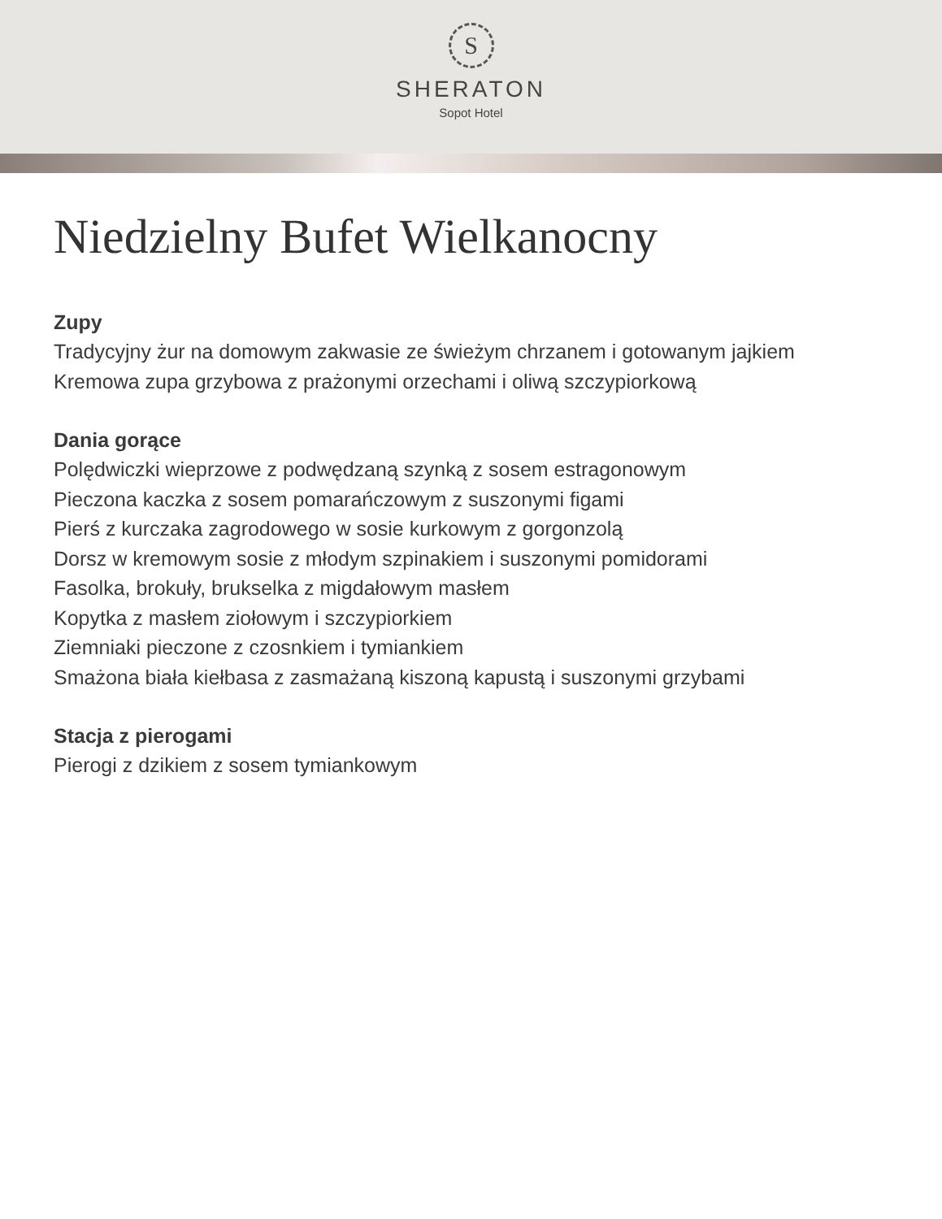S
SHERATON
Sopot Hotel
Niedzielny Bufet Wielkanocny
Zupy
Tradycyjny żur na domowym zakwasie ze świeżym chrzanem i gotowanym jajkiem
Kremowa zupa grzybowa z prażonymi orzechami i oliwą szczypiorkową
Dania gorące
Polędwiczki wieprzowe z podwędzaną szynką z sosem estragonowym
Pieczona kaczka z sosem pomarańczowym z suszonymi figami
Pierś z kurczaka zagrodowego w sosie kurkowym z gorgonzolą
Dorsz w kremowym sosie z młodym szpinakiem i suszonymi pomidorami
Fasolka, brokuły, brukselka z migdałowym masłem
Kopytka z masłem ziołowym i szczypiorkiem
Ziemniaki pieczone z czosnkiem i tymiankiem
Smażona biała kiełbasa z zasmażaną kiszoną kapustą i suszonymi grzybami
Stacja z pierogami
Pierogi z dzikiem z sosem tymiankowym